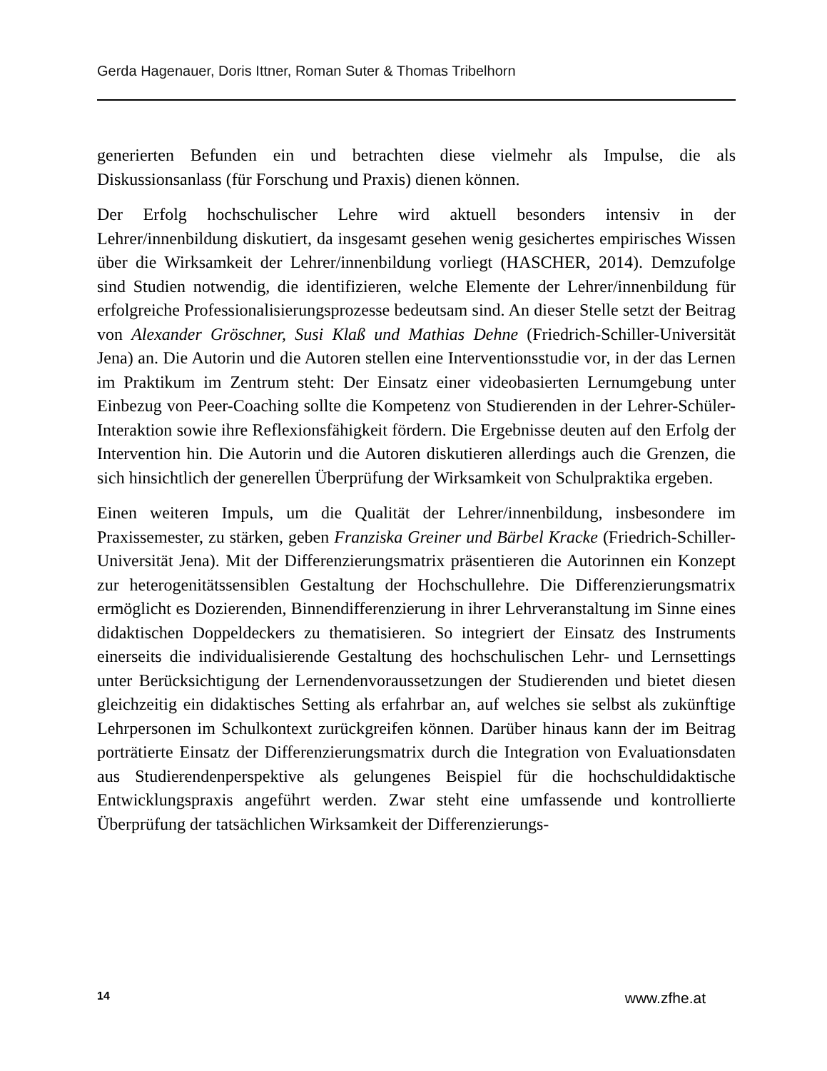Gerda Hagenauer, Doris Ittner, Roman Suter & Thomas Tribelhorn
generierten Befunden ein und betrachten diese vielmehr als Impulse, die als Diskussionsanlass (für Forschung und Praxis) dienen können.
Der Erfolg hochschulischer Lehre wird aktuell besonders intensiv in der Lehrer/innenbildung diskutiert, da insgesamt gesehen wenig gesichertes empirisches Wissen über die Wirksamkeit der Lehrer/innenbildung vorliegt (HASCHER, 2014). Demzufolge sind Studien notwendig, die identifizieren, welche Elemente der Lehrer/innenbildung für erfolgreiche Professionalisierungsprozesse bedeutsam sind. An dieser Stelle setzt der Beitrag von Alexander Gröschner, Susi Klaß und Mathias Dehne (Friedrich-Schiller-Universität Jena) an. Die Autorin und die Autoren stellen eine Interventionsstudie vor, in der das Lernen im Praktikum im Zentrum steht: Der Einsatz einer videobasierten Lernumgebung unter Einbezug von Peer-Coaching sollte die Kompetenz von Studierenden in der Lehrer-Schüler-Interaktion sowie ihre Reflexionsfähigkeit fördern. Die Ergebnisse deuten auf den Erfolg der Intervention hin. Die Autorin und die Autoren diskutieren allerdings auch die Grenzen, die sich hinsichtlich der generellen Überprüfung der Wirksamkeit von Schulpraktika ergeben.
Einen weiteren Impuls, um die Qualität der Lehrer/innenbildung, insbesondere im Praxissemester, zu stärken, geben Franziska Greiner und Bärbel Kracke (Friedrich-Schiller-Universität Jena). Mit der Differenzierungsmatrix präsentieren die Autorinnen ein Konzept zur heterogenitätssensiblen Gestaltung der Hochschullehre. Die Differenzierungsmatrix ermöglicht es Dozierenden, Binnendifferenzierung in ihrer Lehrveranstaltung im Sinne eines didaktischen Doppeldeckers zu thematisieren. So integriert der Einsatz des Instruments einerseits die individualisierende Gestaltung des hochschulischen Lehr- und Lernsettings unter Berücksichtigung der Lernendenvoraussetzungen der Studierenden und bietet diesen gleichzeitig ein didaktisches Setting als erfahrbar an, auf welches sie selbst als zukünftige Lehrpersonen im Schulkontext zurückgreifen können. Darüber hinaus kann der im Beitrag porträtierte Einsatz der Differenzierungsmatrix durch die Integration von Evaluationsdaten aus Studierendenperspektive als gelungenes Beispiel für die hochschuldidaktische Entwicklungspraxis angeführt werden. Zwar steht eine umfassende und kontrollierte Überprüfung der tatsächlichen Wirksamkeit der Differenzierungs-
14 www.zfhe.at